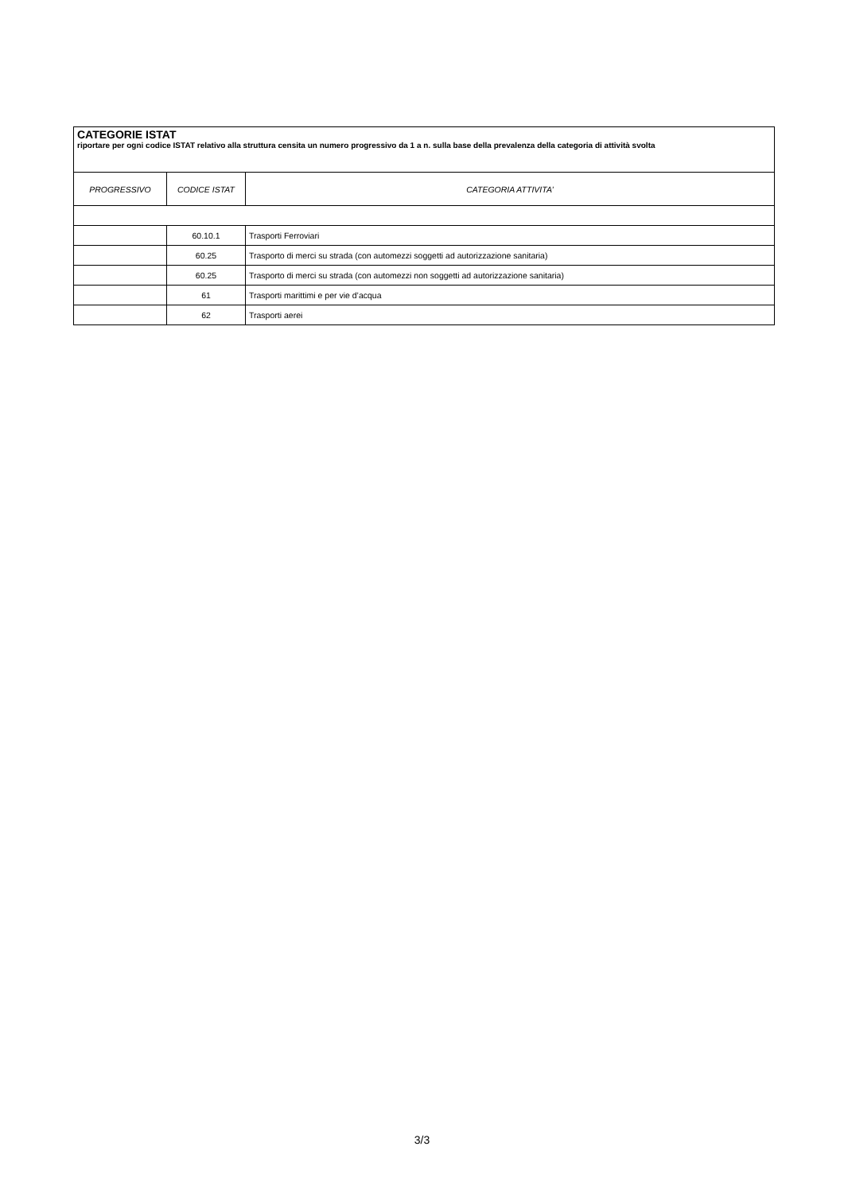| CATEGORIE ISTAT riportare per ogni codice ISTAT relativo alla struttura censita un numero progressivo da 1 a n. sulla base della prevalenza della categoria di attività svolta | | |
| --- | --- | --- |
| PROGRESSIVO | CODICE ISTAT | CATEGORIA ATTIVITA’ |
| | 60.10.1 | Trasporti Ferroviari |
| | 60.25 | Trasporto di merci su strada (con automezzi soggetti ad autorizzazione sanitaria) |
| | 60.25 | Trasporto di merci su strada (con automezzi non soggetti ad autorizzazione sanitaria) |
| | 61 | Trasporti marittimi e per vie d’acqua |
| | 62 | Trasporti aerei |
3/3